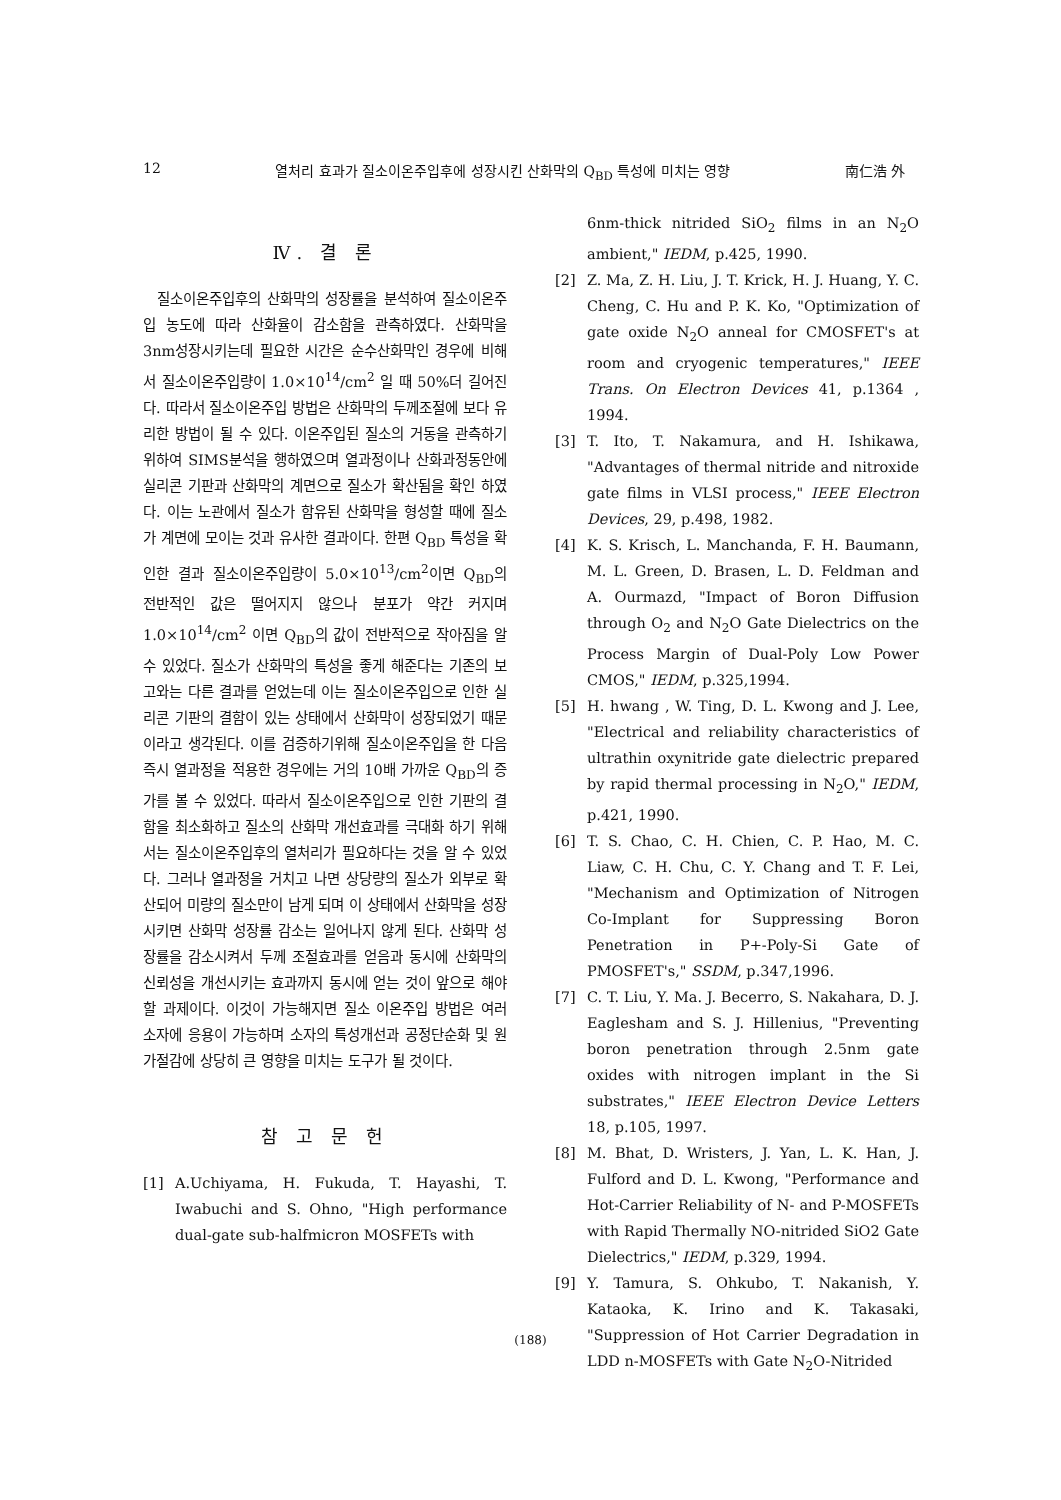12 열처리 효과가 질소이온주입후에 성장시킨 산화막의 Q<sub>BD</sub> 특성에 미치는 영향 南仁浩 外
Ⅳ. 결 론
질소이온주입후의 산화막의 성장률을 분석하여 질소이온주입 농도에 따라 산화율이 감소함을 관측하였다. 산화막을 3nm성장시키는데 필요한 시간은 순수산화막인 경우에 비해서 질소이온주입량이 1.0×10<sup>14</sup>/cm<sup>2</sup> 일 때 50%더 길어진다. 따라서 질소이온주입 방법은 산화막의 두께조절에 보다 유리한 방법이 될 수 있다. 이온주입된 질소의 거동을 관측하기 위하여 SIMS분석을 행하였으며 열과정이나 산화과정동안에 실리콘 기판과 산화막의 계면으로 질소가 확산됨을 확인 하였다. 이는 노관에서 질소가 함유된 산화막을 형성할 때에 질소가 계면에 모이는 것과 유사한 결과이다. 한편 Q<sub>BD</sub> 특성을 확인한 결과 질소이온주입량이 5.0×10<sup>13</sup>/cm<sup>2</sup>이면 Q<sub>BD</sub>의 전반적인 값은 떨어지지 않으나 분포가 약간 커지며 1.0×10<sup>14</sup>/cm<sup>2</sup> 이면 Q<sub>BD</sub>의 값이 전반적으로 작아짐을 알 수 있었다. 질소가 산화막의 특성을 좋게 해준다는 기존의 보고와는 다른 결과를 얻었는데 이는 질소이온주입으로 인한 실리콘 기판의 결함이 있는 상태에서 산화막이 성장되었기 때문이라고 생각된다. 이를 검증하기위해 질소이온주입을 한 다음 즉시 열과정을 적용한 경우에는 거의 10배 가까운 Q<sub>BD</sub>의 증가를 볼 수 있었다. 따라서 질소이온주입으로 인한 기판의 결함을 최소화하고 질소의 산화막 개선효과를 극대화 하기 위해서는 질소이온주입후의 열처리가 필요하다는 것을 알 수 있었다. 그러나 열과정을 거치고 나면 상당량의 질소가 외부로 확산되어 미량의 질소만이 남게 되며 이 상태에서 산화막을 성장시키면 산화막 성장률 감소는 일어나지 않게 된다. 산화막 성장률을 감소시켜서 두께 조절효과를 얻음과 동시에 산화막의 신뢰성을 개선시키는 효과까지 동시에 얻는 것이 앞으로 해야 할 과제이다. 이것이 가능해지면 질소 이온주입 방법은 여러 소자에 응용이 가능하며 소자의 특성개선과 공정단순화 및 원가절감에 상당히 큰 영향을 미치는 도구가 될 것이다.
참 고 문 헌
[1] A.Uchiyama, H. Fukuda, T. Hayashi, T. Iwabuchi and S. Ohno, "High performance dual-gate sub-halfmicron MOSFETs with
6nm-thick nitrided SiO<sub>2</sub> films in an N<sub>2</sub>O ambient," IEDM, p.425, 1990.
[2] Z. Ma, Z. H. Liu, J. T. Krick, H. J. Huang, Y. C. Cheng, C. Hu and P. K. Ko, "Optimization of gate oxide N<sub>2</sub>O anneal for CMOSFET's at room and cryogenic temperatures," IEEE Trans. On Electron Devices 41, p.1364 , 1994.
[3] T. Ito, T. Nakamura, and H. Ishikawa, "Advantages of thermal nitride and nitroxide gate films in VLSI process," IEEE Electron Devices, 29, p.498, 1982.
[4] K. S. Krisch, L. Manchanda, F. H. Baumann, M. L. Green, D. Brasen, L. D. Feldman and A. Ourmazd, "Impact of Boron Diffusion through O<sub>2</sub> and N<sub>2</sub>O Gate Dielectrics on the Process Margin of Dual-Poly Low Power CMOS," IEDM, p.325,1994.
[5] H. hwang , W. Ting, D. L. Kwong and J. Lee, "Electrical and reliability characteristics of ultrathin oxynitride gate dielectric prepared by rapid thermal processing in N<sub>2</sub>O," IEDM, p.421, 1990.
[6] T. S. Chao, C. H. Chien, C. P. Hao, M. C. Liaw, C. H. Chu, C. Y. Chang and T. F. Lei, "Mechanism and Optimization of Nitrogen Co-Implant for Suppressing Boron Penetration in P+-Poly-Si Gate of PMOSFET's," SSDM, p.347,1996.
[7] C. T. Liu, Y. Ma. J. Becerro, S. Nakahara, D. J. Eaglesham and S. J. Hillenius, "Preventing boron penetration through 2.5nm gate oxides with nitrogen implant in the Si substrates," IEEE Electron Device Letters 18, p.105, 1997.
[8] M. Bhat, D. Wristers, J. Yan, L. K. Han, J. Fulford and D. L. Kwong, "Performance and Hot-Carrier Reliability of N- and P-MOSFETs with Rapid Thermally NO-nitrided SiO2 Gate Dielectrics," IEDM, p.329, 1994.
[9] Y. Tamura, S. Ohkubo, T. Nakanish, Y. Kataoka, K. Irino and K. Takasaki, "Suppression of Hot Carrier Degradation in LDD n-MOSFETs with Gate N<sub>2</sub>O-Nitrided
(188)